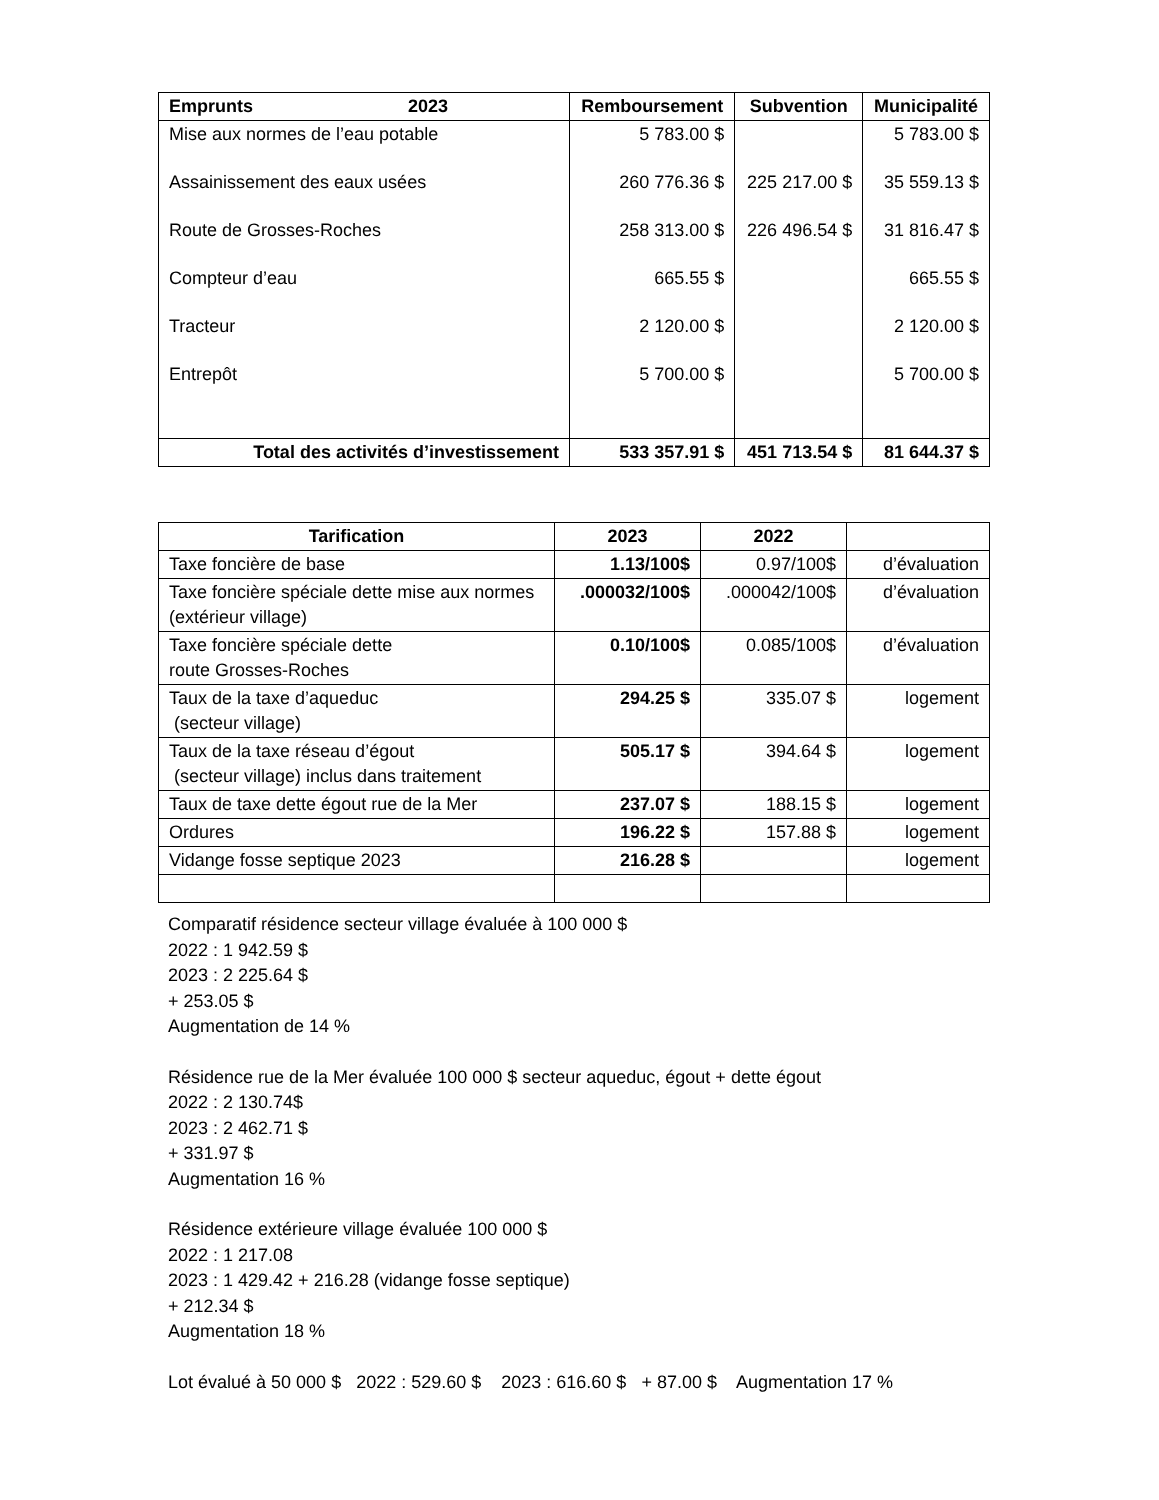| Emprunts 2023 | Remboursement | Subvention | Municipalité |
| --- | --- | --- | --- |
| Mise aux normes de l’eau potable | 5 783.00 $ | | 5 783.00 $ |
| Assainissement des eaux usées | 260 776.36 $ | 225 217.00 $ | 35 559.13 $ |
| Route de Grosses-Roches | 258 313.00 $ | 226 496.54 $ | 31 816.47 $ |
| Compteur d’eau | 665.55 $ | | 665.55 $ |
| Tracteur | 2 120.00 $ | | 2 120.00 $ |
| Entrepôt | 5 700.00 $ | | 5 700.00 $ |
| Total des activités d’investissement | 533 357.91 $ | 451 713.54 $ | 81 644.37 $ |
| Tarification | 2023 | 2022 | |
| --- | --- | --- | --- |
| Taxe foncière de base | 1.13/100$ | 0.97/100$ | d’évaluation |
| Taxe foncière spéciale dette mise aux normes (extérieur village) | .000032/100$ | .000042/100$ | d’évaluation |
| Taxe foncière spéciale dette route Grosses-Roches | 0.10/100$ | 0.085/100$ | d’évaluation |
| Taux de la taxe d’aqueduc (secteur village) | 294.25 $ | 335.07 $ | logement |
| Taux de la taxe réseau d’égout (secteur village) inclus dans traitement | 505.17 $ | 394.64 $ | logement |
| Taux de taxe dette égout rue de la Mer | 237.07 $ | 188.15 $ | logement |
| Ordures | 196.22 $ | 157.88 $ | logement |
| Vidange fosse septique 2023 | 216.28 $ | | logement |
Comparatif résidence secteur village évaluée à 100 000 $
2022 : 1 942.59 $
2023 : 2 225.64 $
+ 253.05 $
Augmentation de 14 %
Résidence rue de la Mer évaluée 100 000 $ secteur aqueduc, égout + dette égout
2022 : 2 130.74$
2023 : 2 462.71 $
+ 331.97 $
Augmentation 16 %
Résidence extérieure village évaluée 100 000 $
2022 : 1 217.08
2023 : 1 429.42 + 216.28 (vidange fosse septique)
+ 212.34 $
Augmentation 18 %
Lot évalué à 50 000 $ 2022 : 529.60 $ 2023 : 616.60 $ + 87.00 $ Augmentation 17 %